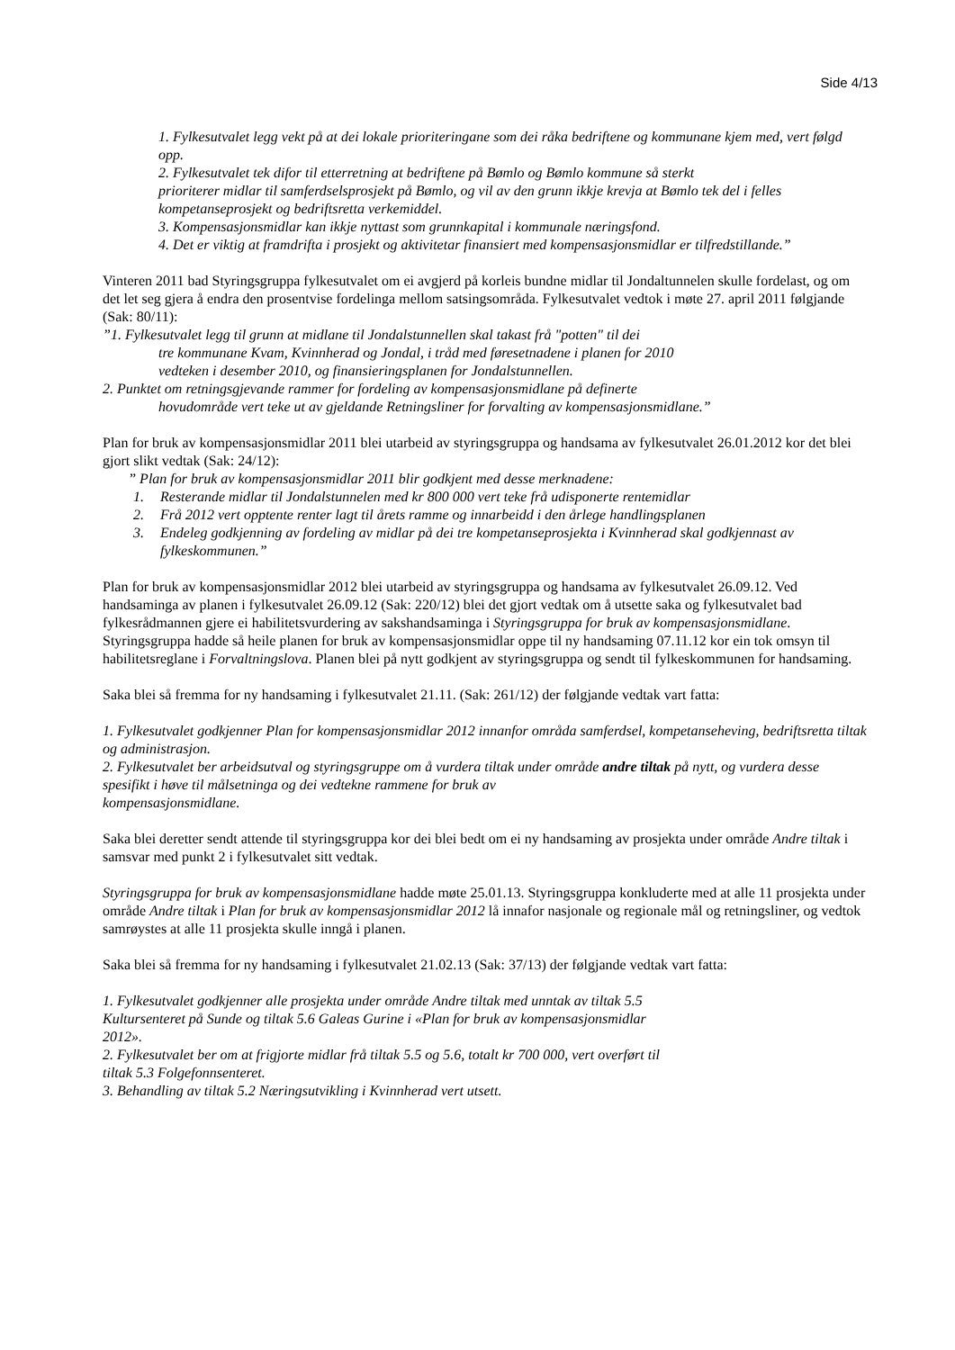Side 4/13
1. Fylkesutvalet legg vekt på at dei lokale prioriteringane som dei råka bedriftene og kommunane kjem med, vert følgd opp.
2. Fylkesutvalet tek difor til etterretning at bedriftene på Bømlo og Bømlo kommune så sterkt
prioriterer midlar til samferdselsprosjekt på Bømlo, og vil av den grunn ikkje krevja at Bømlo tek del i felles kompetanseprosjekt og bedriftsretta verkemiddel.
3. Kompensasjonsmidlar kan ikkje nyttast som grunnkapital i kommunale næringsfond.
4. Det er viktig at framdrifta i prosjekt og aktivitetar finansiert med kompensasjonsmidlar er tilfredstillande.”
Vinteren 2011 bad Styringsgruppa fylkesutvalet om ei avgjerd på korleis bundne midlar til Jondaltunnelen skulle fordelast, og om det let seg gjera å endra den prosentvise fordelinga mellom satsingsområda. Fylkesutvalet vedtok i møte 27. april 2011 følgjande (Sak: 80/11):
”1. Fylkesutvalet legg til grunn at midlane til Jondalstunnellen skal takast frå "potten" til dei
tre kommunane Kvam, Kvinnherad og Jondal, i tråd med føresetnadene i planen for 2010
vedteken i desember 2010, og finansieringsplanen for Jondalstunnellen.
2. Punktet om retningsgjevande rammer for fordeling av kompensasjonsmidlane på definerte
hovudområde vert teke ut av gjeldande Retningsliner for forvalting av kompensasjonsmidlane.”
Plan for bruk av kompensasjonsmidlar 2011 blei utarbeid av styringsgruppa og handsama av fylkesutvalet 26.01.2012 kor det blei gjort slikt vedtak (Sak: 24/12):
” Plan for bruk av kompensasjonsmidlar 2011 blir godkjent med desse merknadene:
1. Resterande midlar til Jondalstunnelen med kr 800 000 vert teke frå udisponerte rentemidlar
2. Frå 2012 vert opptente renter lagt til årets ramme og innarbeidd i den årlege handlingsplanen
3. Endeleg godkjenning av fordeling av midlar på dei tre kompetanseprosjekta i Kvinnherad skal godkjennast av fylkeskommunen.”
Plan for bruk av kompensasjonsmidlar 2012 blei utarbeid av styringsgruppa og handsama av fylkesutvalet 26.09.12. Ved handsaminga av planen i fylkesutvalet 26.09.12 (Sak: 220/12) blei det gjort vedtak om å utsette saka og fylkesutvalet bad fylkesrådmannen gjere ei habilitetsvurdering av sakshandsaminga i Styringsgruppa for bruk av kompensasjonsmidlane. Styringsgruppa hadde så heile planen for bruk av kompensasjonsmidlar oppe til ny handsaming 07.11.12 kor ein tok omsyn til habilitetsreglane i Forvaltningslova. Planen blei på nytt godkjent av styringsgruppa og sendt til fylkeskommunen for handsaming.
Saka blei så fremma for ny handsaming i fylkesutvalet 21.11. (Sak: 261/12) der følgjande vedtak vart fatta:
1. Fylkesutvalet godkjenner Plan for kompensasjonsmidlar 2012 innanfor områda samferdsel, kompetanseheving, bedriftsretta tiltak og administrasjon.
2. Fylkesutvalet ber arbeidsutval og styringsgruppe om å vurdera tiltak under område andre tiltak på nytt, og vurdera desse spesifikt i høve til målsetninga og dei vedtekne rammene for bruk av
kompensasjonsmidlane.
Saka blei deretter sendt attende til styringsgruppa kor dei blei bedt om ei ny handsaming av prosjekta under område Andre tiltak i samsvar med punkt 2 i fylkesutvalet sitt vedtak.
Styringsgruppa for bruk av kompensasjonsmidlane hadde møte 25.01.13. Styringsgruppa konkluderte med at alle 11 prosjekta under område Andre tiltak i Plan for bruk av kompensasjonsmidlar 2012 lå innafor nasjonale og regionale mål og retningsliner, og vedtok samrøystes at alle 11 prosjekta skulle inngå i planen.
Saka blei så fremma for ny handsaming i fylkesutvalet 21.02.13 (Sak: 37/13) der følgjande vedtak vart fatta:
1. Fylkesutvalet godkjenner alle prosjekta under område Andre tiltak med unntak av tiltak 5.5
Kultursenteret på Sunde og tiltak 5.6 Galeas Gurine i «Plan for bruk av kompensasjonsmidlar
2012».
2. Fylkesutvalet ber om at frigjorte midlar frå tiltak 5.5 og 5.6, totalt kr 700 000, vert overført til
tiltak 5.3 Folgefonnsenteret.
3. Behandling av tiltak 5.2 Næringsutvikling i Kvinnherad vert utsett.